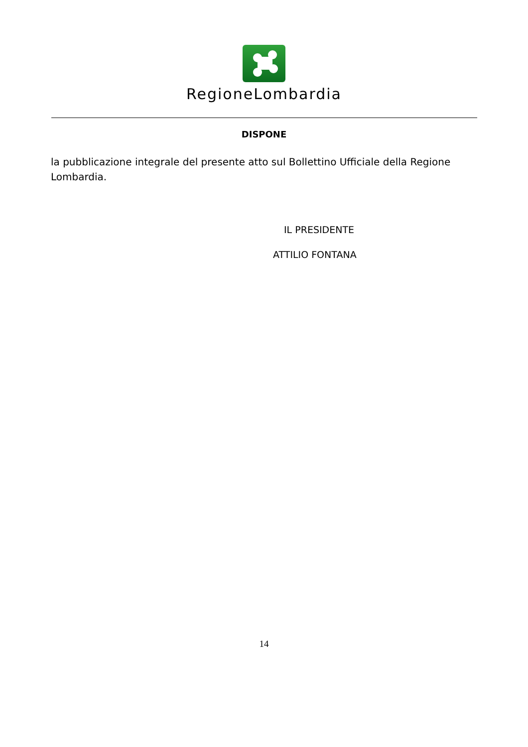RegioneLombardia
DISPONE
la pubblicazione integrale del presente atto sul Bollettino Ufficiale della Regione Lombardia.
IL PRESIDENTE
ATTILIO FONTANA
14